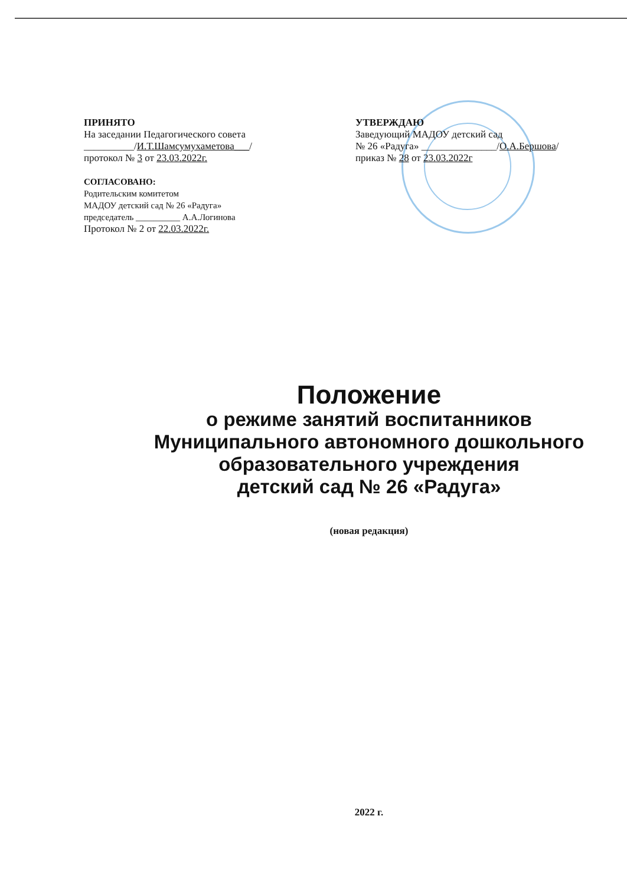ПРИНЯТО
На заседании Педагогического совета
__________/И.Т.Шамсумухаметова___/
протокол № 3 от 23.03.2022г.
СОГЛАСОВАНО:
Родительским комитетом
МАДОУ детский сад № 26 «Радуга»
председатель __________ А.А.Логинова
Протокол № 2 от 22.03.2022г.
УТВЕРЖДАЮ
Заведующий МАДОУ детский сад
№ 26 «Радуга» _______________/О.А.Бершова/
приказ № 28 от 23.03.2022г
Положение
о режиме занятий воспитанников
Муниципального автономного дошкольного
образовательного учреждения
детский сад № 26 «Радуга»
(новая редакция)
2022 г.